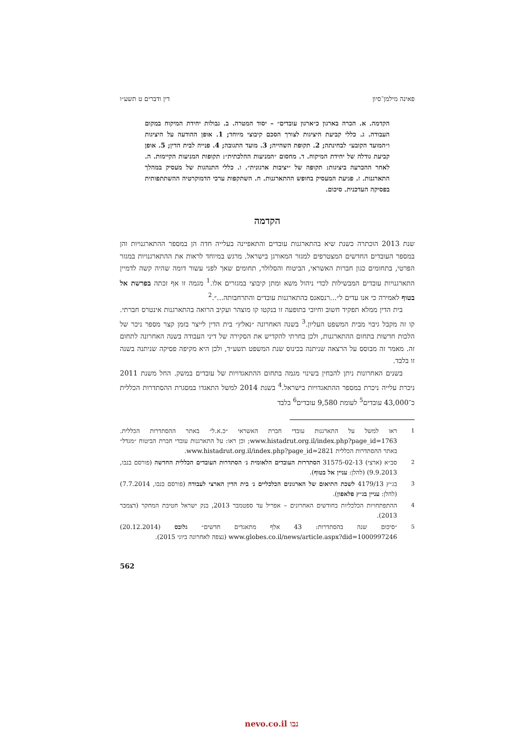פאינה מילמן־סיון דין ודברים ט תשע״ו
הקדמה. א. הכרה בארגון כ״ארגון עובדים״ – יסוד המטרה. ב. גבולות יחידת המיקוח במקום העבודה. ג. כללי קביעת היציגות לצורך הסכם קיבוצי מיוחד; 1. אופן ההודעה על היציגות ו״המועד הקובע״ לבחינתה; 2. תקופת השהייה; 3. מועד התגובה; 4. פנייה לבית הדין; 5. אופן קביעת גודלה של יחידת המיקוח. ד. מחסום ״המניעות ההלכתית״: תקופות המניעות הקיימות. ה. לאחר ההכרעה ביציגות: תקופה של ״יציבות ארגונית״. ו. כללי התנהגות של מעסיק במהלך התארגנות. ז. פגיעת המעסיק בחופש ההתארגנות. ח. השתקפות ערכי הדמוקרטיה ההשתתפותית בפסיקה העדכנית. סיכום.
הקדמה
שנת 2013 הוכתרה כשנת שיא בהתארגנות עובדים והתאפיינה בעלייה חדה הן במספר ההתארגנויות והן במספר העובדים החדשים המצטרפים למגזר המאורגן בישראל. מרגש במיוחד לראות את ההתארגנויות במגזר הפרטי, בתחומים כגון חברות האשראי, הביטוח והסלולר, תחומים שאך לפני עשור דומה שהיה קשה לדמיין התארגנויות עובדים המבשילות לכדי ניהול משא ומתן קיבוצי במגזרים אלו.<sup>1</sup> מגמה זו אף זכתה בפרשת אל בטוף לאמירה כי אנו עדים ל״...רנסאנס בהתארגנות עובדים והתרחבותה...״.<sup>2</sup>
בית הדין ממלא תפקיד חשוב וחיובי בתופעה זו בנקטו קו מוצהר ועקיב הרואה בהתארגנות אינטרס חברתי. קו זה מקבל גיבוי מבית המשפט העליון.<sup>3</sup> בשנה האחרונה ״נאלץ״ בית הדין לייצר בזמן קצר מספר ניכר של הלכות חדשות בתחום ההתארגנות, ולכן בחרתי להקדיש את הסקירה של דיני העבודה בשנה האחרונה לתחום זה. מאמר זה מבוסס על הרצאה שניתנה בכינוס שנת המשפט תשע״ד, ולכן היא מקיפה פסיקה שניתנה בשנה זו בלבד.
בשנים האחרונות ניתן להבחין בשינוי מגמה בתחום ההתאגדויות של עובדים במשק. החל משנת 2011 ניכרת עלייה ניכרת במספר ההתאגדויות בישראל.<sup>4</sup> בשנת 2014 למשל התאגדו במסגרת ההסתדרות הכללית כ־43,000 עובדים<sup>5</sup> לעומת 9,580 עובדים<sup>6</sup> בלבד
1 ראו למשל על התארגנות עובדי חברת האשראי ״כ.א.ל״ באתר ההסתדרות הכללית. www.histadrut.org.il/index.php?page_id=1763; וכן ראו: על התארגנות עובדי חברת הביטוח ״מגדל״ באתר ההסתדרות הכללית www.histadrut.org.il/index.php?page_id=2821.
2 סב״א (ארצי) 31575-02-13 הסתדרות העובדים הלאומית נ׳ הסתדרות העובדים הכללית החדשה (פורסם בנבו, 9.9.2013) (להלן: עניין אל בטוף).
3 בג״ץ 4179/13 לשכת התיאום של הארגונים הכלכליים נ׳ בית הדין הארצי לעבודה (פורסם בנבו, 7.7.2014) (להלן: עניין בג״ץ פלאפון).
4 ההתפתחויות הכלכליות בחודשים האחרונים – אפריל עד ספטמבר 2013, בנק ישראל חטיבת המחקר (דצמבר 2013).
5 ״סיכום שנה בהסתדרות: 43 אלף מתאגדים חדשים״ גלובס (20.12.2014) www.globes.co.il/news/article.aspx?did=1000997246 (נצפה לאחרונה ביוני 2015).
562
נבו nevo.co.il